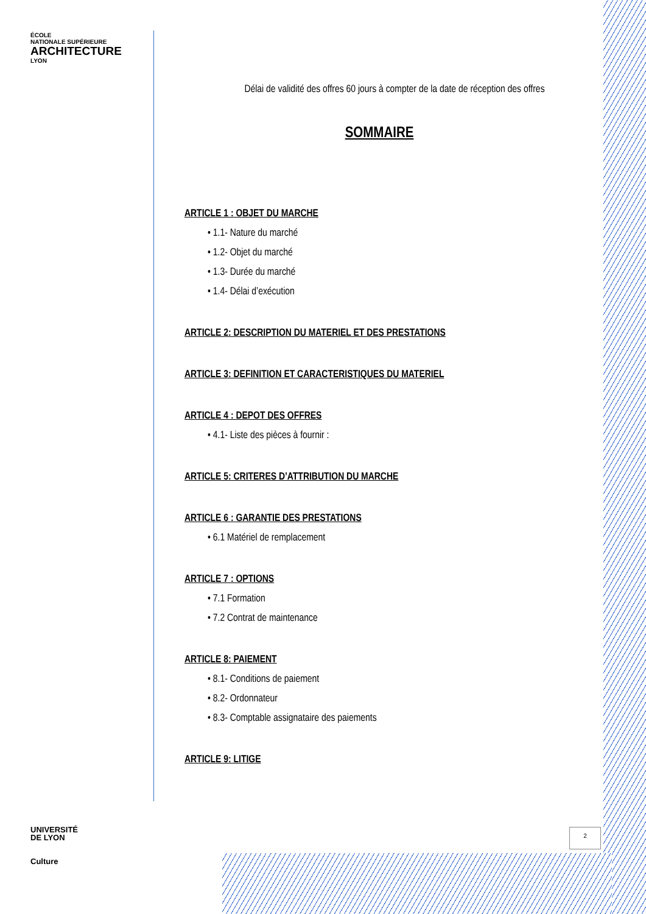ÉCOLE
NATIONALE SUPÉRIEURE
ARCHITECTURE
LYON
UNIVERSITÉ
DE LYON
Culture
Délai de validité des offres 60 jours à compter de la date de réception des offres
SOMMAIRE
ARTICLE 1 : OBJET DU MARCHE
• 1.1- Nature du marché
• 1.2- Objet du marché
• 1.3- Durée du marché
• 1.4- Délai d’exécution
ARTICLE 2: DESCRIPTION DU MATERIEL ET DES PRESTATIONS
ARTICLE 3: DEFINITION ET CARACTERISTIQUES DU MATERIEL
ARTICLE 4 : DEPOT DES OFFRES
• 4.1- Liste des pièces à fournir :
ARTICLE 5: CRITERES D’ATTRIBUTION DU MARCHE
ARTICLE 6 : GARANTIE DES PRESTATIONS
• 6.1 Matériel de remplacement
ARTICLE 7 : OPTIONS
• 7.1 Formation
• 7.2 Contrat de maintenance
ARTICLE 8: PAIEMENT
• 8.1- Conditions de paiement
• 8.2- Ordonnateur
• 8.3- Comptable assignataire des paiements
ARTICLE 9: LITIGE
2